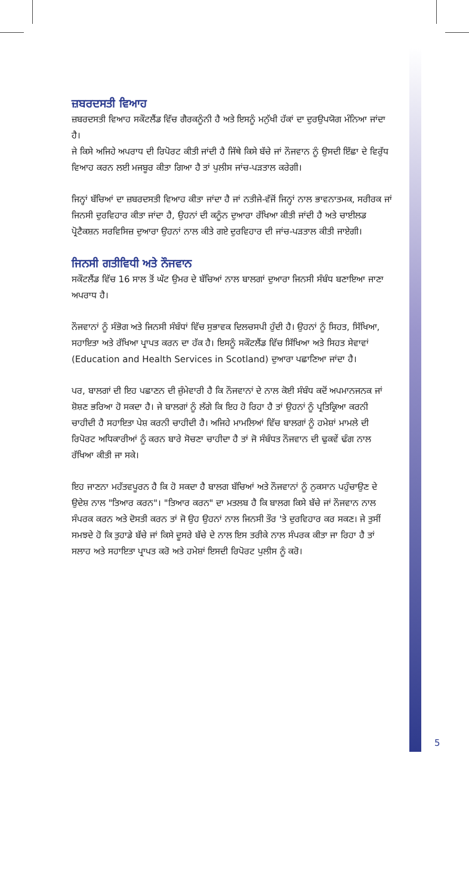ਜ਼ਬਰਦਸਤੀ ਵਿਆਹ
ਜ਼ਬਰਦਸਤੀ ਵਿਆਹ ਸਕੌਟਲੈਂਡ ਵਿੱਚ ਗੈਰਕਨੂੰਨੀ ਹੈ ਅਤੇ ਇਸਨੂੰ ਮਨੁੱਖੀ ਹੱਕਾਂ ਦਾ ਦੁਰਉਪਯੋਗ ਮੰਨਿਆ ਜਾਂਦਾ ਹੈ।
ਜੇ ਕਿਸੇ ਅਜਿਹੇ ਅਪਰਾਧ ਦੀ ਰਿਪੋਰਟ ਕੀਤੀ ਜਾਂਦੀ ਹੈ ਜਿੱਥੇ ਕਿਸੇ ਬੱਚੇ ਜਾਂ ਨੌਜਵਾਨ ਨੂੰ ਉਸਦੀ ਇੱਛਾ ਦੇ ਵਿਰੁੱਧ ਵਿਆਹ ਕਰਨ ਲਈ ਮਜਬੂਰ ਕੀਤਾ ਗਿਆ ਹੈ ਤਾਂ ਪੁਲੀਸ ਜਾਂਚ-ਪੜਤਾਲ ਕਰੇਗੀ।
ਜਿਨ੍ਹਾਂ ਬੱਚਿਆਂ ਦਾ ਜ਼ਬਰਦਸਤੀ ਵਿਆਹ ਕੀਤਾ ਜਾਂਦਾ ਹੈ ਜਾਂ ਨਤੀਜੇ-ਵੱਜੋਂ ਜਿਨ੍ਹਾਂ ਨਾਲ ਭਾਵਨਾਤਮਕ, ਸਰੀਰਕ ਜਾਂ ਜਿਨਸੀ ਦੁਰਵਿਹਾਰ ਕੀਤਾ ਜਾਂਦਾ ਹੈ, ਉਹਨਾਂ ਦੀ ਕਨੂੰਨ ਦੁਆਰਾ ਰੱਖਿਆ ਕੀਤੀ ਜਾਂਦੀ ਹੈ ਅਤੇ ਚਾਈਲਡ ਪ੍ਰੋਟੈਕਸ਼ਨ ਸਰਵਿਸਿਜ਼ ਦੁਆਰਾ ਉਹਨਾਂ ਨਾਲ ਕੀਤੇ ਗਏ ਦੁਰਵਿਹਾਰ ਦੀ ਜਾਂਚ-ਪੜਤਾਲ ਕੀਤੀ ਜਾਏਗੀ।
ਜਿਨਸੀ ਗਤੀਵਿਧੀ ਅਤੇ ਨੌਜਵਾਨ
ਸਕੌਟਲੈਂਡ ਵਿੱਚ 16 ਸਾਲ ਤੋਂ ਘੱਟ ਉਮਰ ਦੇ ਬੱਚਿਆਂ ਨਾਲ ਬਾਲਗਾਂ ਦੁਆਰਾ ਜਿਨਸੀ ਸੰਬੰਧ ਬਣਾਇਆ ਜਾਣਾ ਅਪਰਾਧ ਹੈ।
ਨੌਜਵਾਨਾਂ ਨੂੰ ਸੰਭੋਗ ਅਤੇ ਜਿਨਸੀ ਸੰਬੰਧਾਂ ਵਿੱਚ ਸੁਭਾਵਕ ਦਿਲਚਸਪੀ ਹੁੰਦੀ ਹੈ। ਉਹਨਾਂ ਨੂੰ ਸਿਹਤ, ਸਿੱਖਿਆ, ਸਹਾਇਤਾ ਅਤੇ ਰੱਖਿਆ ਪ੍ਰਾਪਤ ਕਰਨ ਦਾ ਹੱਕ ਹੈ। ਇਸਨੂੰ ਸਕੌਟਲੈਂਡ ਵਿੱਚ ਸਿੱਖਿਆ ਅਤੇ ਸਿਹਤ ਸੇਵਾਵਾਂ (Education and Health Services in Scotland) ਦੁਆਰਾ ਪਛਾਣਿਆ ਜਾਂਦਾ ਹੈ।
ਪਰ, ਬਾਲਗਾਂ ਦੀ ਇਹ ਪਛਾਣਨ ਦੀ ਜ਼ੁੰਮੇਵਾਰੀ ਹੈ ਕਿ ਨੌਜਵਾਨਾਂ ਦੇ ਨਾਲ ਕੋਈ ਸੰਬੰਧ ਕਦੋਂ ਅਪਮਾਨਜਨਕ ਜਾਂ ਸ਼ੋਸ਼ਣ ਭਰਿਆ ਹੋ ਸਕਦਾ ਹੈ। ਜੇ ਬਾਲਗਾਂ ਨੂੰ ਲੱਗੇ ਕਿ ਇਹ ਹੋ ਰਿਹਾ ਹੈ ਤਾਂ ਉਹਨਾਂ ਨੂੰ ਪ੍ਰਤਿਕ੍ਰਿਆ ਕਰਨੀ ਚਾਹੀਦੀ ਹੈ ਸਹਾਇਤਾ ਪੇਸ਼ ਕਰਨੀ ਚਾਹੀਦੀ ਹੈ। ਅਜਿਹੇ ਮਾਮਲਿਆਂ ਵਿੱਚ ਬਾਲਗਾਂ ਨੂੰ ਹਮੇਸ਼ਾਂ ਮਾਮਲੇ ਦੀ ਰਿਪੋਰਟ ਅਧਿਕਾਰੀਆਂ ਨੂੰ ਕਰਨ ਬਾਰੇ ਸੋਚਣਾ ਚਾਹੀਦਾ ਹੈ ਤਾਂ ਜੋ ਸੰਬੰਧਤ ਨੌਜਵਾਨ ਦੀ ਢੁਕਵੇਂ ਢੰਗ ਨਾਲ ਰੱਖਿਆ ਕੀਤੀ ਜਾ ਸਕੇ।
ਇਹ ਜਾਣਨਾ ਮਹੱਤਵਪੂਰਨ ਹੈ ਕਿ ਹੋ ਸਕਦਾ ਹੈ ਬਾਲਗ ਬੱਚਿਆਂ ਅਤੇ ਨੌਜਵਾਨਾਂ ਨੂੰ ਨੁਕਸਾਨ ਪਹੁੰਚਾਉਣ ਦੇ ਉਦੇਸ਼ ਨਾਲ "ਤਿਆਰ ਕਰਨ"। "ਤਿਆਰ ਕਰਨ" ਦਾ ਮਤਲਬ ਹੈ ਕਿ ਬਾਲਗ ਕਿਸੇ ਬੱਚੇ ਜਾਂ ਨੌਜਵਾਨ ਨਾਲ ਸੰਪਰਕ ਕਰਨ ਅਤੇ ਦੋਸਤੀ ਕਰਨ ਤਾਂ ਜੋ ਉਹ ਉਹਨਾਂ ਨਾਲ ਜਿਨਸੀ ਤੌਰ 'ਤੇ ਦੁਰਵਿਹਾਰ ਕਰ ਸਕਣ। ਜੇ ਤੁਸੀਂ ਸਮਝਦੇ ਹੋ ਕਿ ਤੁਹਾਡੇ ਬੱਚੇ ਜਾਂ ਕਿਸੇ ਦੂਸਰੇ ਬੱਚੇ ਦੇ ਨਾਲ ਇਸ ਤਰੀਕੇ ਨਾਲ ਸੰਪਰਕ ਕੀਤਾ ਜਾ ਰਿਹਾ ਹੈ ਤਾਂ ਸਲਾਹ ਅਤੇ ਸਹਾਇਤਾ ਪ੍ਰਾਪਤ ਕਰੋ ਅਤੇ ਹਮੇਸ਼ਾਂ ਇਸਦੀ ਰਿਪੋਰਟ ਪੁਲੀਸ ਨੂੰ ਕਰੋ।
5